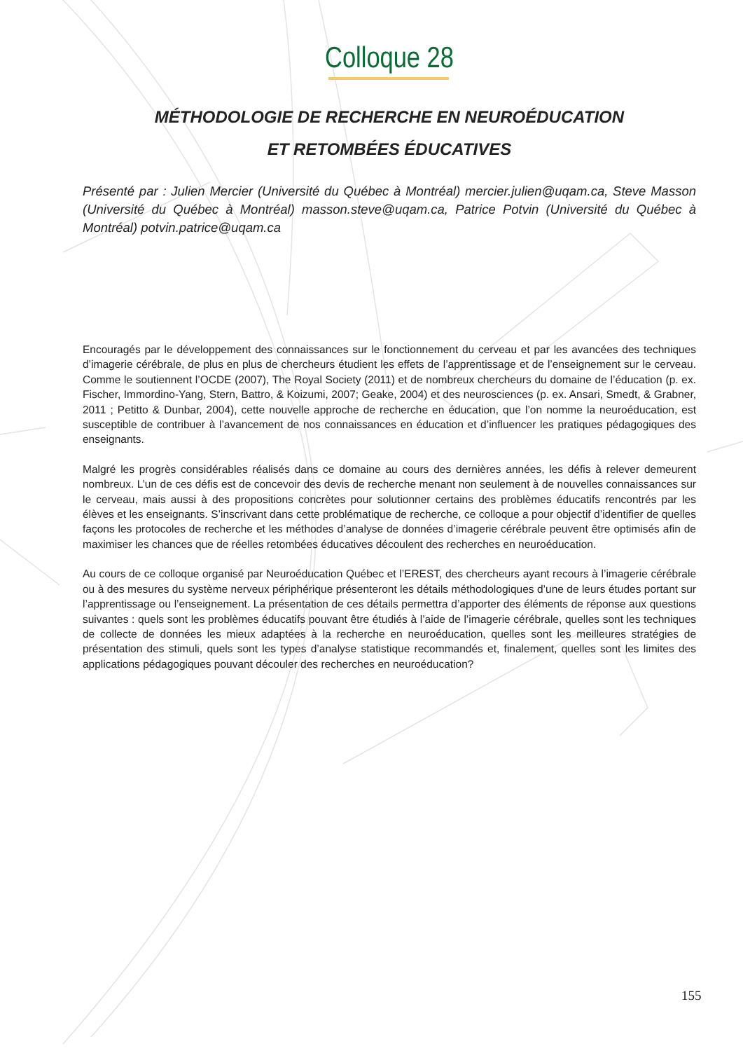Colloque 28
MÉTHODOLOGIE DE RECHERCHE EN NEUROÉDUCATION
ET RETOMBÉES ÉDUCATIVES
Présenté par : Julien Mercier (Université du Québec à Montréal) mercier.julien@uqam.ca, Steve Masson (Université du Québec à Montréal) masson.steve@uqam.ca, Patrice Potvin (Université du Québec à Montréal) potvin.patrice@uqam.ca
Encouragés par le développement des connaissances sur le fonctionnement du cerveau et par les avancées des techniques d’imagerie cérébrale, de plus en plus de chercheurs étudient les effets de l’apprentissage et de l’enseignement sur le cerveau. Comme le soutiennent l’OCDE (2007), The Royal Society (2011) et de nombreux chercheurs du domaine de l’éducation (p. ex. Fischer, Immordino-Yang, Stern, Battro, & Koizumi, 2007; Geake, 2004) et des neurosciences (p. ex. Ansari, Smedt, & Grabner, 2011 ; Petitto & Dunbar, 2004), cette nouvelle approche de recherche en éducation, que l’on nomme la neuroéducation, est susceptible de contribuer à l’avancement de nos connaissances en éducation et d’influencer les pratiques pédagogiques des enseignants.
Malgré les progrès considérables réalisés dans ce domaine au cours des dernières années, les défis à relever demeurent nombreux. L’un de ces défis est de concevoir des devis de recherche menant non seulement à de nouvelles connaissances sur le cerveau, mais aussi à des propositions concrètes pour solutionner certains des problèmes éducatifs rencontrés par les élèves et les enseignants. S’inscrivant dans cette problématique de recherche, ce colloque a pour objectif d’identifier de quelles façons les protocoles de recherche et les méthodes d’analyse de données d’imagerie cérébrale peuvent être optimisés afin de maximiser les chances que de réelles retombées éducatives découlent des recherches en neuroéducation.
Au cours de ce colloque organisé par Neuroéducation Québec et l’EREST, des chercheurs ayant recours à l’imagerie cérébrale ou à des mesures du système nerveux périphérique présenteront les détails méthodologiques d’une de leurs études portant sur l’apprentissage ou l’enseignement. La présentation de ces détails permettra d’apporter des éléments de réponse aux questions suivantes : quels sont les problèmes éducatifs pouvant être étudiés à l’aide de l’imagerie cérébrale, quelles sont les techniques de collecte de données les mieux adaptées à la recherche en neuroéducation, quelles sont les meilleures stratégies de présentation des stimuli, quels sont les types d’analyse statistique recommandés et, finalement, quelles sont les limites des applications pédagogiques pouvant découler des recherches en neuroéducation?
155